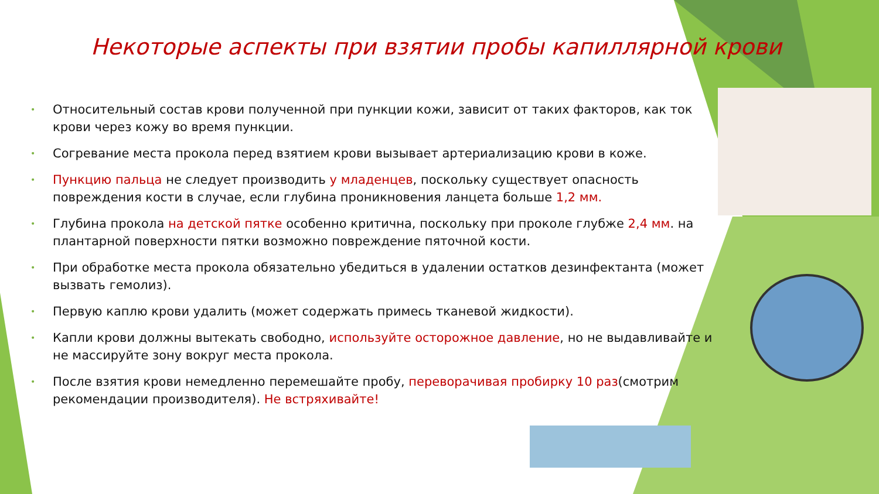Некоторые аспекты при взятии пробы капиллярной крови
• Относительный состав крови полученной при пункции кожи, зависит от таких факторов, как ток крови через кожу во время пункции.
• Согревание места прокола перед взятием крови вызывает артериализацию крови в коже.
• Пункцию пальца не следует производить у младенцев, поскольку существует опасность повреждения кости в случае, если глубина проникновения ланцета больше 1,2 мм.
• Глубина прокола на детской пятке особенно критична, поскольку при проколе глубже 2,4 мм. на плантарной поверхности пятки возможно повреждение пяточной кости.
• При обработке места прокола обязательно убедиться в удалении остатков дезинфектанта (может вызвать гемолиз).
• Первую каплю крови удалить (может содержать примесь тканевой жидкости).
• Капли крови должны вытекать свободно, используйте осторожное давление, но не выдавливайте и не массируйте зону вокруг места прокола.
• После взятия крови немедленно перемешайте пробу, переворачивая пробирку 10 раз(смотрим рекомендации производителя). Не встряхивайте!